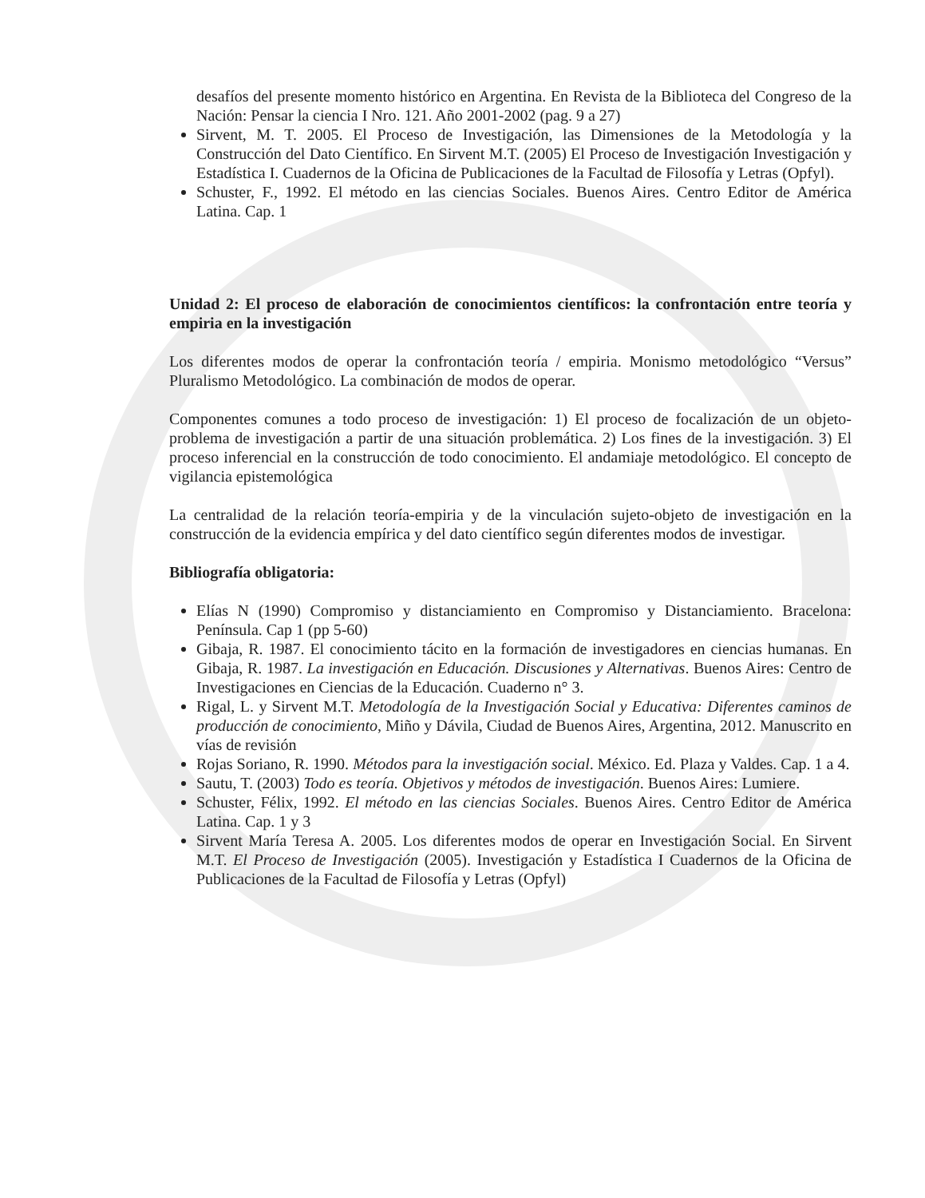desafíos del presente momento histórico en Argentina. En Revista de la Biblioteca del Congreso de la Nación: Pensar la ciencia I Nro. 121. Año 2001-2002 (pag. 9 a 27)
Sirvent, M. T. 2005. El Proceso de Investigación, las Dimensiones de la Metodología y la Construcción del Dato Científico. En Sirvent M.T. (2005) El Proceso de Investigación Investigación y Estadística I. Cuadernos de la Oficina de Publicaciones de la Facultad de Filosofía y Letras (Opfyl).
Schuster, F., 1992. El método en las ciencias Sociales. Buenos Aires. Centro Editor de América Latina. Cap. 1
Unidad 2: El proceso de elaboración de conocimientos científicos: la confrontación entre teoría y empiria en la investigación
Los diferentes modos de operar la confrontación teoría / empiria. Monismo metodológico “Versus” Pluralismo Metodológico. La combinación de modos de operar.
Componentes comunes a todo proceso de investigación: 1) El proceso de focalización de un objeto-problema de investigación a partir de una situación problemática. 2) Los fines de la investigación. 3) El proceso inferencial en la construcción de todo conocimiento. El andamiaje metodológico. El concepto de vigilancia epistemológica
La centralidad de la relación teoría-empiria y de la vinculación sujeto-objeto de investigación en la construcción de la evidencia empírica y del dato científico según diferentes modos de investigar.
Bibliografía obligatoria:
Elías N (1990) Compromiso y distanciamiento en Compromiso y Distanciamiento. Bracelona: Península. Cap 1 (pp 5-60)
Gibaja, R. 1987. El conocimiento tácito en la formación de investigadores en ciencias humanas. En Gibaja, R. 1987. La investigación en Educación. Discusiones y Alternativas. Buenos Aires: Centro de Investigaciones en Ciencias de la Educación. Cuaderno n° 3.
Rigal, L. y Sirvent M.T. Metodología de la Investigación Social y Educativa: Diferentes caminos de producción de conocimiento, Miño y Dávila, Ciudad de Buenos Aires, Argentina, 2012. Manuscrito en vías de revisión
Rojas Soriano, R. 1990. Métodos para la investigación social. México. Ed. Plaza y Valdes. Cap. 1 a 4.
Sautu, T. (2003) Todo es teoría. Objetivos y métodos de investigación. Buenos Aires: Lumiere.
Schuster, Félix, 1992. El método en las ciencias Sociales. Buenos Aires. Centro Editor de América Latina. Cap. 1 y 3
Sirvent María Teresa A. 2005. Los diferentes modos de operar en Investigación Social. En Sirvent M.T. El Proceso de Investigación (2005). Investigación y Estadística I Cuadernos de la Oficina de Publicaciones de la Facultad de Filosofía y Letras (Opfyl)